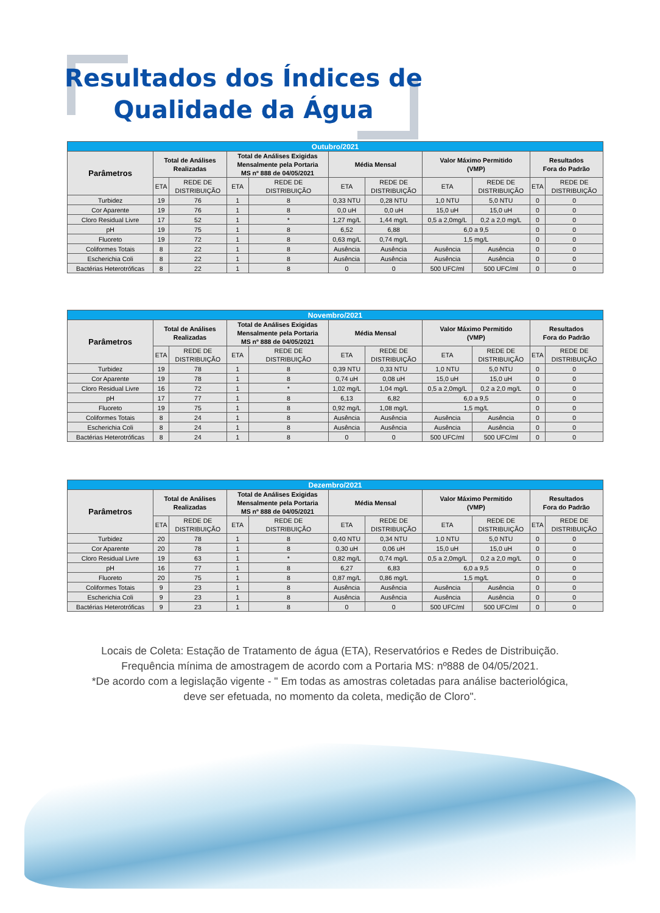Resultados dos Índices de
Qualidade da Água
| Outubro/2021 | | | | | | | | | | |
| --- | --- | --- | --- | --- | --- | --- | --- | --- | --- | --- |
| Parâmetros | Total de Análises Realizadas | | Total de Análises Exigidas Mensalmente pela Portaria MS nº 888 de 04/05/2021 | | Média Mensal | | Valor Máximo Permitido (VMP) | | Resultados Fora do Padrão | |
| | ETA | REDE DE DISTRIBUIÇÃO | ETA | REDE DE DISTRIBUIÇÃO | ETA | REDE DE DISTRIBUIÇÃO | ETA | REDE DE DISTRIBUIÇÃO | ETA | REDE DE DISTRIBUIÇÃO |
| Turbidez | 19 | 76 | 1 | 8 | 0,33 NTU | 0,28 NTU | 1,0 NTU | 5,0 NTU | 0 | 0 |
| Cor Aparente | 19 | 76 | 1 | 8 | 0,0 uH | 0,0 uH | 15,0 uH | 15,0 uH | 0 | 0 |
| Cloro Residual Livre | 17 | 52 | 1 | * | 1,27 mg/L | 1,44 mg/L | 0,5 a 2,0mg/L | 0,2 a 2,0 mg/L | 0 | 0 |
| pH | 19 | 75 | 1 | 8 | 6,52 | 6,88 | 6,0 a 9,5 | | 0 | 0 |
| Fluoreto | 19 | 72 | 1 | 8 | 0,63 mg/L | 0,74 mg/L | 1,5 mg/L | | 0 | 0 |
| Coliformes Totais | 8 | 22 | 1 | 8 | Ausência | Ausência | Ausência | Ausência | 0 | 0 |
| Escherichia Coli | 8 | 22 | 1 | 8 | Ausência | Ausência | Ausência | Ausência | 0 | 0 |
| Bactérias Heterotróficas | 8 | 22 | 1 | 8 | 0 | 0 | 500 UFC/ml | 500 UFC/ml | 0 | 0 |
| Novembro/2021 | | | | | | | | | | |
| --- | --- | --- | --- | --- | --- | --- | --- | --- | --- | --- |
| Parâmetros | Total de Análises Realizadas | | Total de Análises Exigidas Mensalmente pela Portaria MS nº 888 de 04/05/2021 | | Média Mensal | | Valor Máximo Permitido (VMP) | | Resultados Fora do Padrão | |
| | ETA | REDE DE DISTRIBUIÇÃO | ETA | REDE DE DISTRIBUIÇÃO | ETA | REDE DE DISTRIBUIÇÃO | ETA | REDE DE DISTRIBUIÇÃO | ETA | REDE DE DISTRIBUIÇÃO |
| Turbidez | 19 | 78 | 1 | 8 | 0,39 NTU | 0,33 NTU | 1,0 NTU | 5,0 NTU | 0 | 0 |
| Cor Aparente | 19 | 78 | 1 | 8 | 0,74 uH | 0,08 uH | 15,0 uH | 15,0 uH | 0 | 0 |
| Cloro Residual Livre | 16 | 72 | 1 | * | 1,02 mg/L | 1,04 mg/L | 0,5 a 2,0mg/L | 0,2 a 2,0 mg/L | 0 | 0 |
| pH | 17 | 77 | 1 | 8 | 6,13 | 6,82 | 6,0 a 9,5 | | 0 | 0 |
| Fluoreto | 19 | 75 | 1 | 8 | 0,92 mg/L | 1,08 mg/L | 1,5 mg/L | | 0 | 0 |
| Coliformes Totais | 8 | 24 | 1 | 8 | Ausência | Ausência | Ausência | Ausência | 0 | 0 |
| Escherichia Coli | 8 | 24 | 1 | 8 | Ausência | Ausência | Ausência | Ausência | 0 | 0 |
| Bactérias Heterotróficas | 8 | 24 | 1 | 8 | 0 | 0 | 500 UFC/ml | 500 UFC/ml | 0 | 0 |
| Dezembro/2021 | | | | | | | | | | |
| --- | --- | --- | --- | --- | --- | --- | --- | --- | --- | --- |
| Parâmetros | Total de Análises Realizadas | | Total de Análises Exigidas Mensalmente pela Portaria MS nº 888 de 04/05/2021 | | Média Mensal | | Valor Máximo Permitido (VMP) | | Resultados Fora do Padrão | |
| | ETA | REDE DE DISTRIBUIÇÃO | ETA | REDE DE DISTRIBUIÇÃO | ETA | REDE DE DISTRIBUIÇÃO | ETA | REDE DE DISTRIBUIÇÃO | ETA | REDE DE DISTRIBUIÇÃO |
| Turbidez | 20 | 78 | 1 | 8 | 0,40 NTU | 0,34 NTU | 1,0 NTU | 5,0 NTU | 0 | 0 |
| Cor Aparente | 20 | 78 | 1 | 8 | 0,30 uH | 0,06 uH | 15,0 uH | 15,0 uH | 0 | 0 |
| Cloro Residual Livre | 19 | 63 | 1 | * | 0,82 mg/L | 0,74 mg/L | 0,5 a 2,0mg/L | 0,2 a 2,0 mg/L | 0 | 0 |
| pH | 16 | 77 | 1 | 8 | 6,27 | 6,83 | 6,0 a 9,5 | | 0 | 0 |
| Fluoreto | 20 | 75 | 1 | 8 | 0,87 mg/L | 0,86 mg/L | 1,5 mg/L | | 0 | 0 |
| Coliformes Totais | 9 | 23 | 1 | 8 | Ausência | Ausência | Ausência | Ausência | 0 | 0 |
| Escherichia Coli | 9 | 23 | 1 | 8 | Ausência | Ausência | Ausência | Ausência | 0 | 0 |
| Bactérias Heterotróficas | 9 | 23 | 1 | 8 | 0 | 0 | 500 UFC/ml | 500 UFC/ml | 0 | 0 |
Locais de Coleta: Estação de Tratamento de água (ETA), Reservatórios e Redes de Distribuição.
Frequência mínima de amostragem de acordo com a Portaria MS: nº888 de 04/05/2021.
*De acordo com a legislação vigente - " Em todas as amostras coletadas para análise bacteriológica,
deve ser efetuada, no momento da coleta, medição de Cloro".